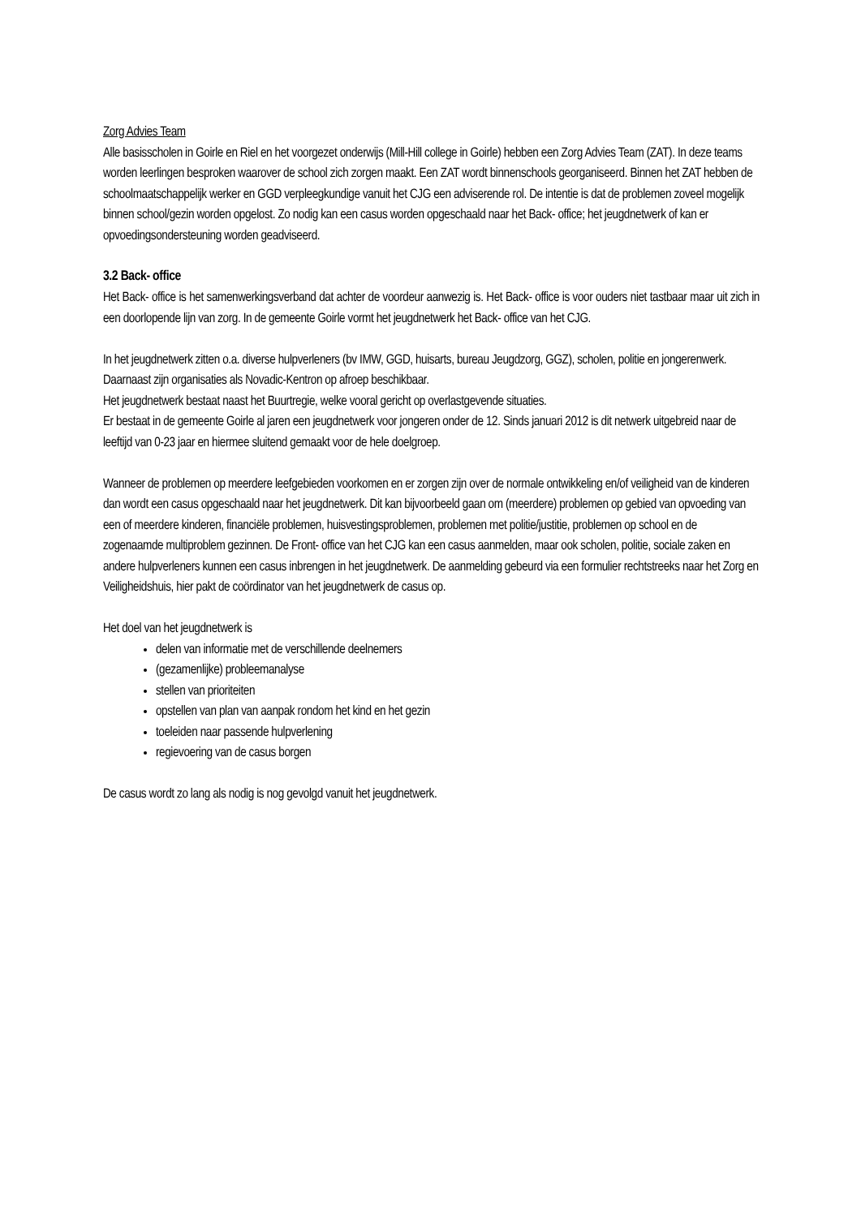Zorg Advies Team
Alle basisscholen in Goirle en Riel en het voorgezet onderwijs (Mill-Hill college in Goirle) hebben een Zorg Advies Team (ZAT). In deze teams worden leerlingen besproken waarover de school zich zorgen maakt. Een ZAT wordt binnenschools georganiseerd. Binnen het ZAT hebben de schoolmaatschappelijk werker en GGD verpleegkundige vanuit het CJG een adviserende rol. De intentie is dat de problemen zoveel mogelijk binnen school/gezin worden opgelost. Zo nodig kan een casus worden opgeschaald naar het Back- office; het jeugdnetwerk of kan er opvoedingsondersteuning worden geadviseerd.
3.2 Back- office
Het Back- office is het samenwerkingsverband dat achter de voordeur aanwezig is. Het Back- office is voor ouders niet tastbaar maar uit zich in een doorlopende lijn van zorg. In de gemeente Goirle vormt het jeugdnetwerk het Back- office van het CJG.
In het jeugdnetwerk zitten o.a. diverse hulpverleners (bv IMW, GGD, huisarts, bureau Jeugdzorg, GGZ), scholen, politie en jongerenwerk. Daarnaast zijn organisaties als Novadic-Kentron op afroep beschikbaar.
Het jeugdnetwerk bestaat naast het Buurtregie, welke vooral gericht op overlastgevende situaties.
Er bestaat in de gemeente Goirle al jaren een jeugdnetwerk voor jongeren onder de 12. Sinds januari 2012 is dit netwerk uitgebreid naar de leeftijd van 0-23 jaar en hiermee sluitend gemaakt voor de hele doelgroep.
Wanneer de problemen op meerdere leefgebieden voorkomen en er zorgen zijn over de normale ontwikkeling en/of veiligheid van de kinderen dan wordt een casus opgeschaald naar het jeugdnetwerk. Dit kan bijvoorbeeld gaan om (meerdere) problemen op gebied van opvoeding van een of meerdere kinderen, financiële problemen, huisvestingsproblemen, problemen met politie/justitie, problemen op school en de zogenaamde multiproblem gezinnen. De Front- office van het CJG kan een casus aanmelden, maar ook scholen, politie, sociale zaken en andere hulpverleners kunnen een casus inbrengen in het jeugdnetwerk. De aanmelding gebeurd via een formulier rechtstreeks naar het Zorg en Veiligheidshuis, hier pakt de coördinator van het jeugdnetwerk de casus op.
Het doel van het jeugdnetwerk is
delen van informatie met de verschillende deelnemers
(gezamenlijke) probleemanalyse
stellen van prioriteiten
opstellen van plan van aanpak rondom het kind en het gezin
toeleiden naar passende hulpverlening
regievoering van de casus borgen
De casus wordt zo lang als nodig is nog gevolgd vanuit het jeugdnetwerk.